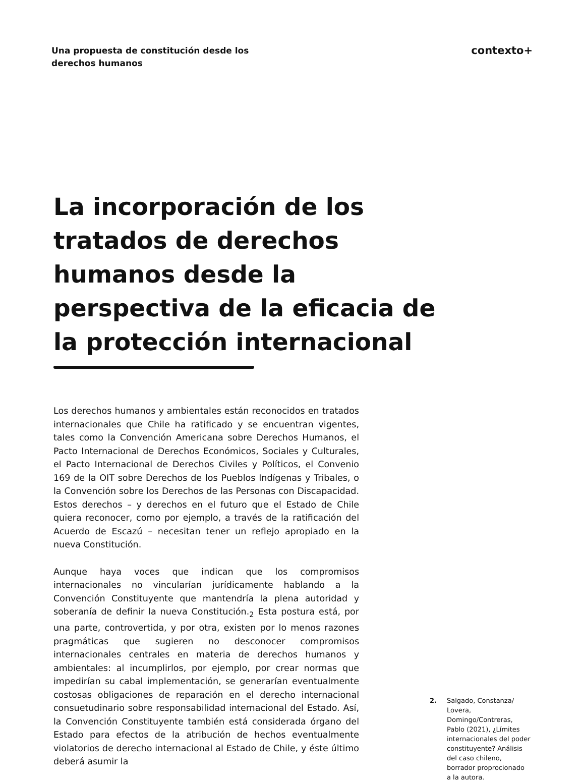Una propuesta de constitución desde los derechos humanos
contexto+
La incorporación de los tratados de derechos humanos desde la perspectiva de la eficacia de la protección internacional
Los derechos humanos y ambientales están reconocidos en tratados internacionales que Chile ha ratificado y se encuentran vigentes, tales como la Convención Americana sobre Derechos Humanos, el Pacto Internacional de Derechos Económicos, Sociales y Culturales, el Pacto Internacional de Derechos Civiles y Políticos, el Convenio 169 de la OIT sobre Derechos de los Pueblos Indígenas y Tribales, o la Convención sobre los Derechos de las Personas con Discapacidad. Estos derechos – y derechos en el futuro que el Estado de Chile quiera reconocer, como por ejemplo, a través de la ratificación del Acuerdo de Escazú – necesitan tener un reflejo apropiado en la nueva Constitución.
Aunque haya voces que indican que los compromisos internacionales no vincularían jurídicamente hablando a la Convención Constituyente que mantendría la plena autoridad y soberanía de definir la nueva Constitución.<sub>2</sub> Esta postura está, por una parte, controvertida, y por otra, existen por lo menos razones pragmáticas que sugieren no desconocer compromisos internacionales centrales en materia de derechos humanos y ambientales: al incumplirlos, por ejemplo, por crear normas que impedirían su cabal implementación, se generarían eventualmente costosas obligaciones de reparación en el derecho internacional consuetudinario sobre responsabilidad internacional del Estado. Así, la Convención Constituyente también está considerada órgano del Estado para efectos de la atribución de hechos eventualmente violatorios de derecho internacional al Estado de Chile, y éste último deberá asumir la
2. Salgado, Constanza/ Lovera, Domingo/Contreras, Pablo (2021), ¿Límites internacionales del poder constituyente? Análisis del caso chileno, borrador proprocionado a la autora.